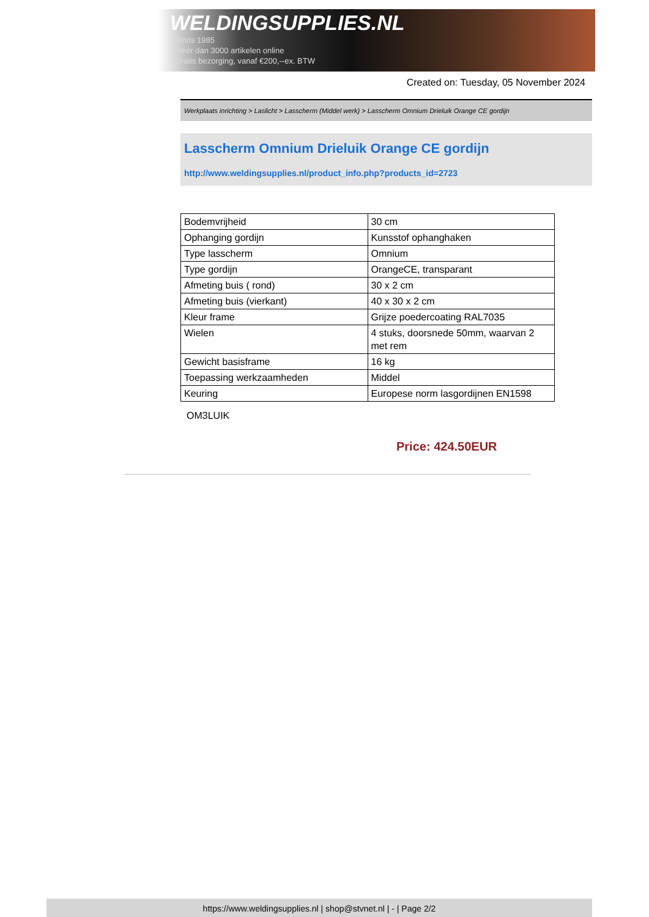WELDINGSUPPLIES.NL
- Sinds 1985
- Méér dan 3000 artikelen online
- Gratis bezorging, vanaf €200,--ex. BTW
Created on: Tuesday, 05 November 2024
Werkplaats inrichting > Laslicht > Lasscherm (Middel werk) > Lasscherm Omnium Drieluik Orange CE gordijn
Lasscherm Omnium Drieluik Orange CE gordijn
http://www.weldingsupplies.nl/product_info.php?products_id=2723
| Bodemvrijheid | 30 cm |
| Ophanging gordijn | Kunsstof ophanghaken |
| Type lasscherm | Omnium |
| Type gordijn | OrangeCE, transparant |
| Afmeting buis ( rond) | 30 x 2 cm |
| Afmeting buis (vierkant) | 40 x 30 x 2 cm |
| Kleur frame | Grijze poedercoating RAL7035 |
| Wielen | 4 stuks, doorsnede 50mm, waarvan 2 met rem |
| Gewicht basisframe | 16 kg |
| Toepassing werkzaamheden | Middel |
| Keuring | Europese norm lasgordijnen EN1598 |
OM3LUIK
Price: 424.50EUR
https://www.weldingsupplies.nl | shop@stvnet.nl | - | Page 2/2